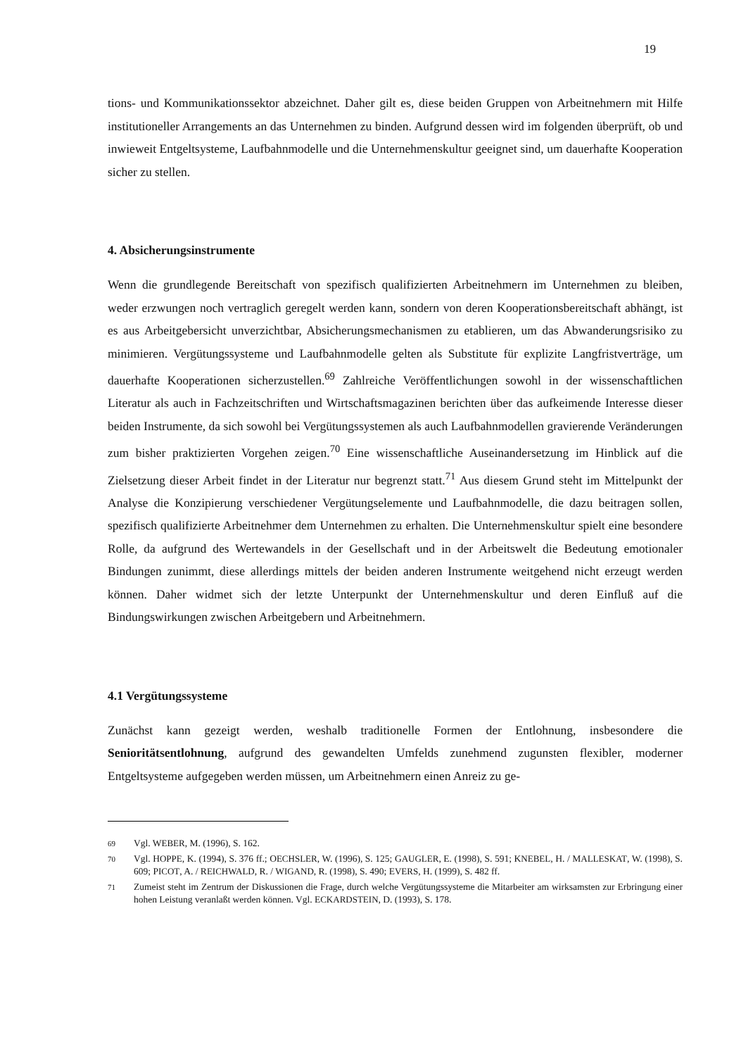19
tions- und Kommunikationssektor abzeichnet. Daher gilt es, diese beiden Gruppen von Arbeitnehmern mit Hilfe institutioneller Arrangements an das Unternehmen zu binden. Aufgrund dessen wird im folgenden überprüft, ob und inwieweit Entgeltsysteme, Laufbahnmodelle und die Unternehmenskultur geeignet sind, um dauerhafte Kooperation sicher zu stellen.
4. Absicherungsinstrumente
Wenn die grundlegende Bereitschaft von spezifisch qualifizierten Arbeitnehmern im Unternehmen zu bleiben, weder erzwungen noch vertraglich geregelt werden kann, sondern von deren Kooperationsbereitschaft abhängt, ist es aus Arbeitgebersicht unverzichtbar, Absicherungsmechanismen zu etablieren, um das Abwanderungsrisiko zu minimieren. Vergütungssysteme und Laufbahnmodelle gelten als Substitute für explizite Langfristverträge, um dauerhafte Kooperationen sicherzustellen.<sup>69</sup> Zahlreiche Veröffentlichungen sowohl in der wissenschaftlichen Literatur als auch in Fachzeitschriften und Wirtschaftsmagazinen berichten über das aufkeimende Interesse dieser beiden Instrumente, da sich sowohl bei Vergütungssystemen als auch Laufbahnmodellen gravierende Veränderungen zum bisher praktizierten Vorgehen zeigen.<sup>70</sup> Eine wissenschaftliche Auseinandersetzung im Hinblick auf die Zielsetzung dieser Arbeit findet in der Literatur nur begrenzt statt.<sup>71</sup> Aus diesem Grund steht im Mittelpunkt der Analyse die Konzipierung verschiedener Vergütungselemente und Laufbahnmodelle, die dazu beitragen sollen, spezifisch qualifizierte Arbeitnehmer dem Unternehmen zu erhalten. Die Unternehmenskultur spielt eine besondere Rolle, da aufgrund des Wertewandels in der Gesellschaft und in der Arbeitswelt die Bedeutung emotionaler Bindungen zunimmt, diese allerdings mittels der beiden anderen Instrumente weitgehend nicht erzeugt werden können. Daher widmet sich der letzte Unterpunkt der Unternehmenskultur und deren Einfluß auf die Bindungswirkungen zwischen Arbeitgebern und Arbeitnehmern.
4.1 Vergütungssysteme
Zunächst kann gezeigt werden, weshalb traditionelle Formen der Entlohnung, insbesondere die Senioritätsentlohnung, aufgrund des gewandelten Umfelds zunehmend zugunsten flexibler, moderner Entgeltsysteme aufgegeben werden müssen, um Arbeitnehmern einen Anreiz zu ge-
69 Vgl. WEBER, M. (1996), S. 162.
70 Vgl. HOPPE, K. (1994), S. 376 ff.; OECHSLER, W. (1996), S. 125; GAUGLER, E. (1998), S. 591; KNEBEL, H. / MALLESKAT, W. (1998), S. 609; PICOT, A. / REICHWALD, R. / WIGAND, R. (1998), S. 490; EVERS, H. (1999), S. 482 ff.
71 Zumeist steht im Zentrum der Diskussionen die Frage, durch welche Vergütungssysteme die Mitarbeiter am wirksamsten zur Erbringung einer hohen Leistung veranlaßt werden können. Vgl. ECKARDSTEIN, D. (1993), S. 178.